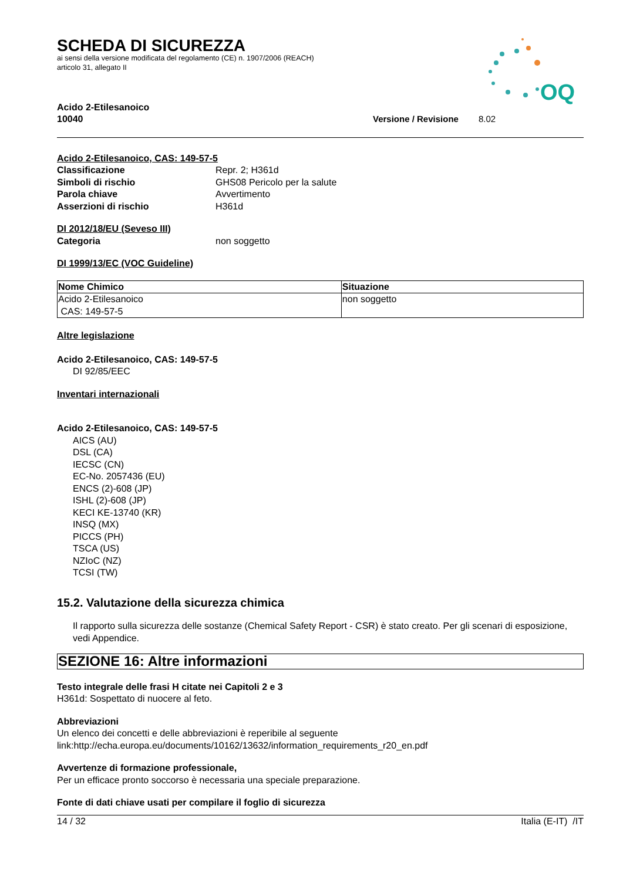OQ
SCHEDA DI SICUREZZA
ai sensi della versione modificata del regolamento (CE) n. 1907/2006 (REACH)
articolo 31, allegato II
Acido 2-Etilesanoico
10040 Versione / Revisione 8.02
Acido 2-Etilesanoico, CAS: 149-57-5
Classificazione Repr. 2; H361d
Simboli di rischio GHS08 Pericolo per la salute
Parola chiave Avvertimento
Asserzioni di rischio H361d
DI 2012/18/EU (Seveso III)
Categoria non soggetto
DI 1999/13/EC (VOC Guideline)
| Nome Chimico | Situazione |
| --- | --- |
| Acido 2-Etilesanoico CAS: 149-57-5 | non soggetto |
Altre legislazione
Acido 2-Etilesanoico, CAS: 149-57-5
DI 92/85/EEC
Inventari internazionali
Acido 2-Etilesanoico, CAS: 149-57-5
AICS (AU)
DSL (CA)
IECSC (CN)
EC-No. 2057436 (EU)
ENCS (2)-608 (JP)
ISHL (2)-608 (JP)
KECI KE-13740 (KR)
INSQ (MX)
PICCS (PH)
TSCA (US)
NZIoC (NZ)
TCSI (TW)
15.2. Valutazione della sicurezza chimica
Il rapporto sulla sicurezza delle sostanze (Chemical Safety Report - CSR) è stato creato. Per gli scenari di esposizione, vedi Appendice.
SEZIONE 16: Altre informazioni
Testo integrale delle frasi H citate nei Capitoli 2 e 3
H361d: Sospettato di nuocere al feto.
Abbreviazioni
Un elenco dei concetti e delle abbreviazioni è reperibile al seguente
link:http://echa.europa.eu/documents/10162/13632/information_requirements_r20_en.pdf
Avvertenze di formazione professionale,
Per un efficace pronto soccorso è necessaria una speciale preparazione.
Fonte di dati chiave usati per compilare il foglio di sicurezza
14 / 32 Italia (E-IT) /IT